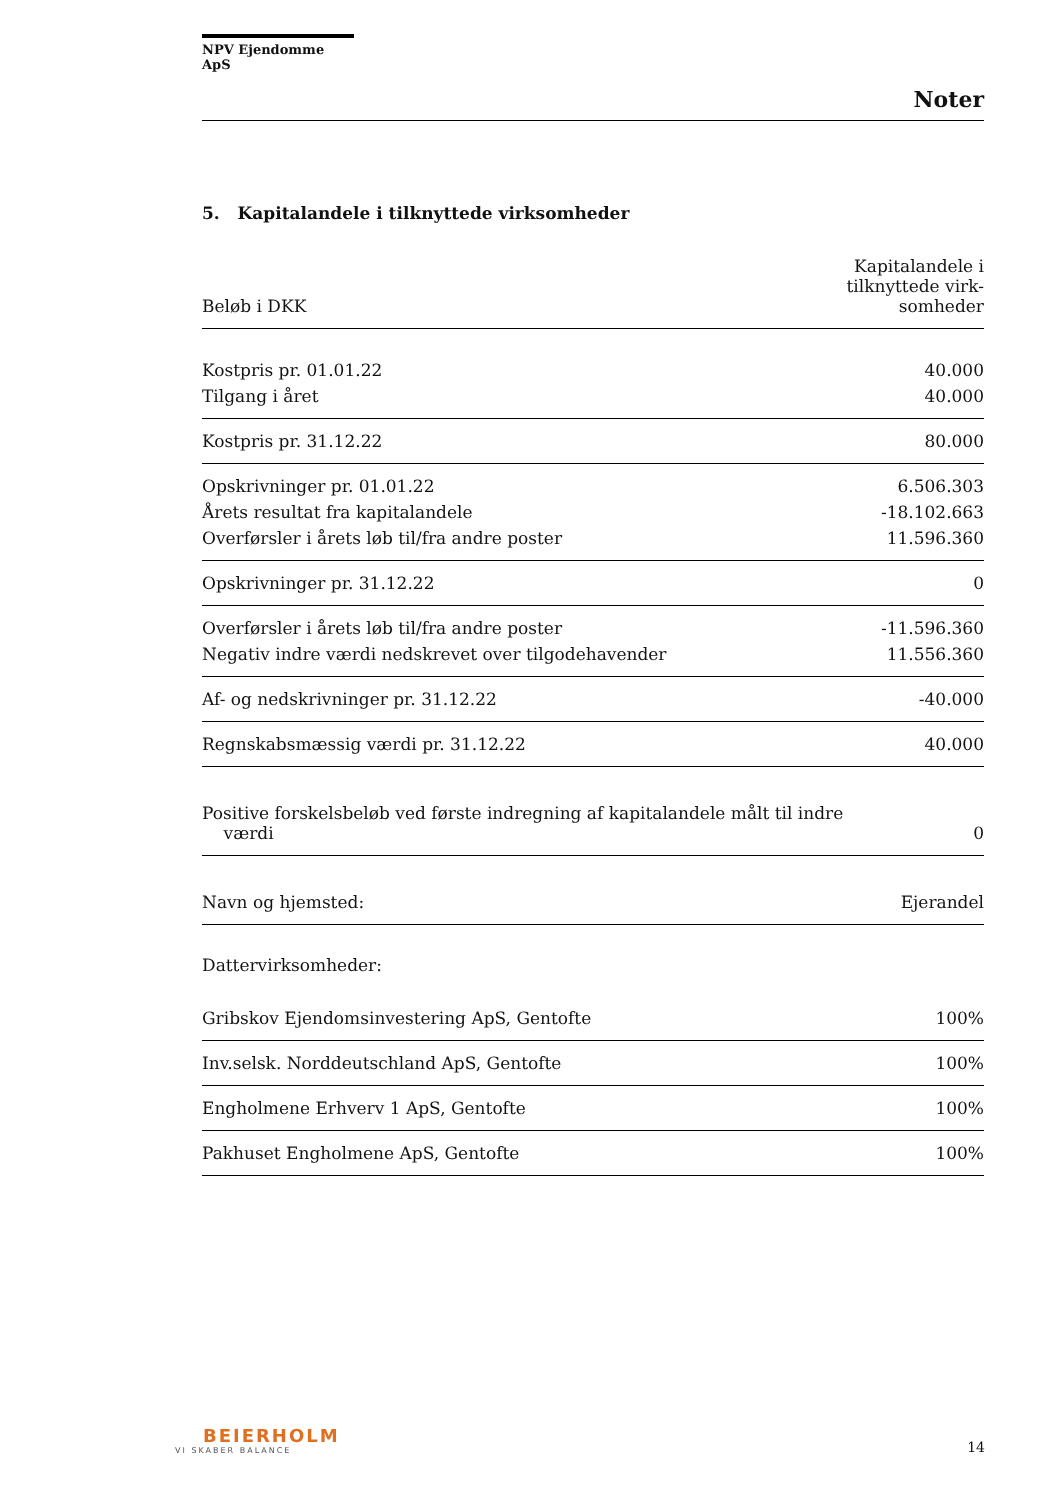NPV Ejendomme ApS
Noter
5. Kapitalandele i tilknyttede virksomheder
| Beløb i DKK | Kapitalandele i tilknyttede virk- somheder |
| --- | --- |
| Kostpris pr. 01.01.22 | 40.000 |
| Tilgang i året | 40.000 |
| Kostpris pr. 31.12.22 | 80.000 |
| Opskrivninger pr. 01.01.22 | 6.506.303 |
| Årets resultat fra kapitalandele | -18.102.663 |
| Overførsler i årets løb til/fra andre poster | 11.596.360 |
| Opskrivninger pr. 31.12.22 | 0 |
| Overførsler i årets løb til/fra andre poster | -11.596.360 |
| Negativ indre værdi nedskrevet over tilgodehavender | 11.556.360 |
| Af- og nedskrivninger pr. 31.12.22 | -40.000 |
| Regnskabsmæssig værdi pr. 31.12.22 | 40.000 |
| Positive forskelsbeløb ved første indregning af kapitalandele målt til indre værdi | 0 |
| Navn og hjemsted: | Ejerandel |
| Dattervirksomheder: | |
| Gribskov Ejendomsinvestering ApS, Gentofte | 100% |
| Inv.selsk. Norddeutschland ApS, Gentofte | 100% |
| Engholmene Erhverv 1 ApS, Gentofte | 100% |
| Pakhuset Engholmene ApS, Gentofte | 100% |
BEIERHOLM
VI SKABER BALANCE
14